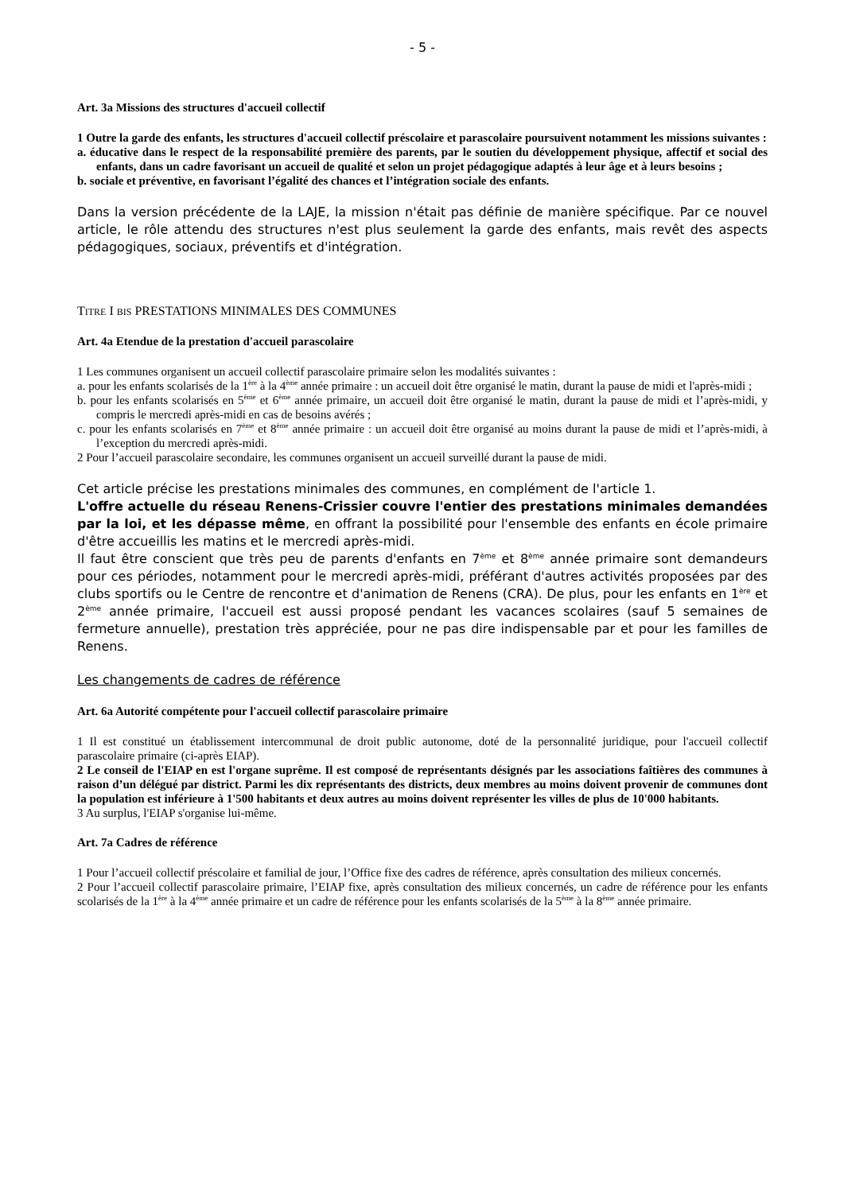- 5 -
Art. 3a Missions des structures d'accueil collectif
1 Outre la garde des enfants, les structures d'accueil collectif préscolaire et parascolaire poursuivent notamment les missions suivantes :
a. éducative dans le respect de la responsabilité première des parents, par le soutien du développement physique, affectif et social des enfants, dans un cadre favorisant un accueil de qualité et selon un projet pédagogique adaptés à leur âge et à leurs besoins ;
b. sociale et préventive, en favorisant l’égalité des chances et l’intégration sociale des enfants.
Dans la version précédente de la LAJE, la mission n'était pas définie de manière spécifique. Par ce nouvel article, le rôle attendu des structures n'est plus seulement la garde des enfants, mais revêt des aspects pédagogiques, sociaux, préventifs et d'intégration.
TITRE I BIS PRESTATIONS MINIMALES DES COMMUNES
Art. 4a Etendue de la prestation d'accueil parascolaire
1 Les communes organisent un accueil collectif parascolaire primaire selon les modalités suivantes :
a. pour les enfants scolarisés de la 1<sup>ère</sup> à la 4<sup>ème</sup> année primaire : un accueil doit être organisé le matin, durant la pause de midi et l'après-midi ;
b. pour les enfants scolarisés en 5<sup>ème</sup> et 6<sup>ème</sup> année primaire, un accueil doit être organisé le matin, durant la pause de midi et l’après-midi, y compris le mercredi après-midi en cas de besoins avérés ;
c. pour les enfants scolarisés en 7<sup>ème</sup> et 8<sup>ème</sup> année primaire : un accueil doit être organisé au moins durant la pause de midi et l’après-midi, à l’exception du mercredi après-midi.
2 Pour l’accueil parascolaire secondaire, les communes organisent un accueil surveillé durant la pause de midi.
Cet article précise les prestations minimales des communes, en complément de l'article 1.
L'offre actuelle du réseau Renens-Crissier couvre l'entier des prestations minimales demandées par la loi, et les dépasse même, en offrant la possibilité pour l'ensemble des enfants en école primaire d'être accueillis les matins et le mercredi après-midi.
Il faut être conscient que très peu de parents d'enfants en 7<sup>ème</sup> et 8<sup>ème</sup> année primaire sont demandeurs pour ces périodes, notamment pour le mercredi après-midi, préférant d'autres activités proposées par des clubs sportifs ou le Centre de rencontre et d'animation de Renens (CRA). De plus, pour les enfants en 1<sup>ère</sup> et 2<sup>ème</sup> année primaire, l'accueil est aussi proposé pendant les vacances scolaires (sauf 5 semaines de fermeture annuelle), prestation très appréciée, pour ne pas dire indispensable par et pour les familles de Renens.
Les changements de cadres de référence
Art. 6a Autorité compétente pour l'accueil collectif parascolaire primaire
1 Il est constitué un établissement intercommunal de droit public autonome, doté de la personnalité juridique, pour l'accueil collectif parascolaire primaire (ci-après EIAP).
2 Le conseil de l'EIAP en est l'organe suprême. Il est composé de représentants désignés par les associations faîtières des communes à raison d’un délégué par district. Parmi les dix représentants des districts, deux membres au moins doivent provenir de communes dont la population est inférieure à 1'500 habitants et deux autres au moins doivent représenter les villes de plus de 10'000 habitants.
3 Au surplus, l'EIAP s'organise lui-même.
Art. 7a Cadres de référence
1 Pour l’accueil collectif préscolaire et familial de jour, l’Office fixe des cadres de référence, après consultation des milieux concernés.
2 Pour l’accueil collectif parascolaire primaire, l’EIAP fixe, après consultation des milieux concernés, un cadre de référence pour les enfants scolarisés de la 1<sup>ère</sup> à la 4<sup>ème</sup> année primaire et un cadre de référence pour les enfants scolarisés de la 5<sup>ème</sup> à la 8<sup>ème</sup> année primaire.